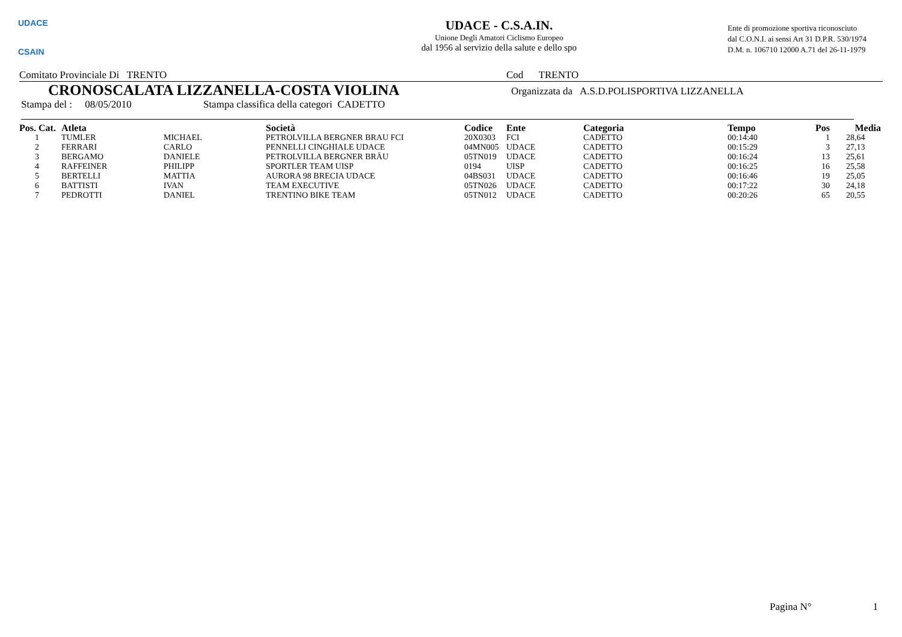UDACE
CSAIN
UDACE - C.S.A.IN.
Unione Degli Amatori Ciclismo Europeo
dal 1956 al servizio della salute e dello spo
Ente di promozione sportiva riconosciuto
dal C.O.N.I. ai sensi Art 31 D.P.R. 530/1974
D.M. n. 106710 12000 A.71 del 26-11-1979
Comitato Provinciale Di TRENTO Cod TRENTO
CRONOSCALATA LIZZANELLA-COSTA VIOLINA Organizzata da A.S.D.POLISPORTIVA LIZZANELLA
Stampa del : 08/05/2010 Stampa classifica della categori CADETTO
| Pos. Cat. | Atleta | | Società | Codice | Ente | Categoria | Tempo | Pos | Media |
| --- | --- | --- | --- | --- | --- | --- | --- | --- | --- |
| 1 | TUMLER | MICHAEL | PETROLVILLA BERGNER BRAU FCI | 20X0303 | FCI | CADETTO | 00:14:40 | 1 | 28,64 |
| 2 | FERRARI | CARLO | PENNELLI CINGHIALE UDACE | 04MN005 | UDACE | CADETTO | 00:15:29 | 3 | 27,13 |
| 3 | BERGAMO | DANIELE | PETROLVILLA BERGNER BRÄU | 05TN019 | UDACE | CADETTO | 00:16:24 | 13 | 25,61 |
| 4 | RAFFEINER | PHILIPP | SPORTLER TEAM UISP | 0194 | UISP | CADETTO | 00:16:25 | 16 | 25,58 |
| 5 | BERTELLI | MATTIA | AURORA 98 BRECIA UDACE | 04BS031 | UDACE | CADETTO | 00:16:46 | 19 | 25,05 |
| 6 | BATTISTI | IVAN | TEAM EXECUTIVE | 05TN026 | UDACE | CADETTO | 00:17:22 | 30 | 24,18 |
| 7 | PEDROTTI | DANIEL | TRENTINO BIKE TEAM | 05TN012 | UDACE | CADETTO | 00:20:26 | 65 | 20,55 |
Pagina N° 1